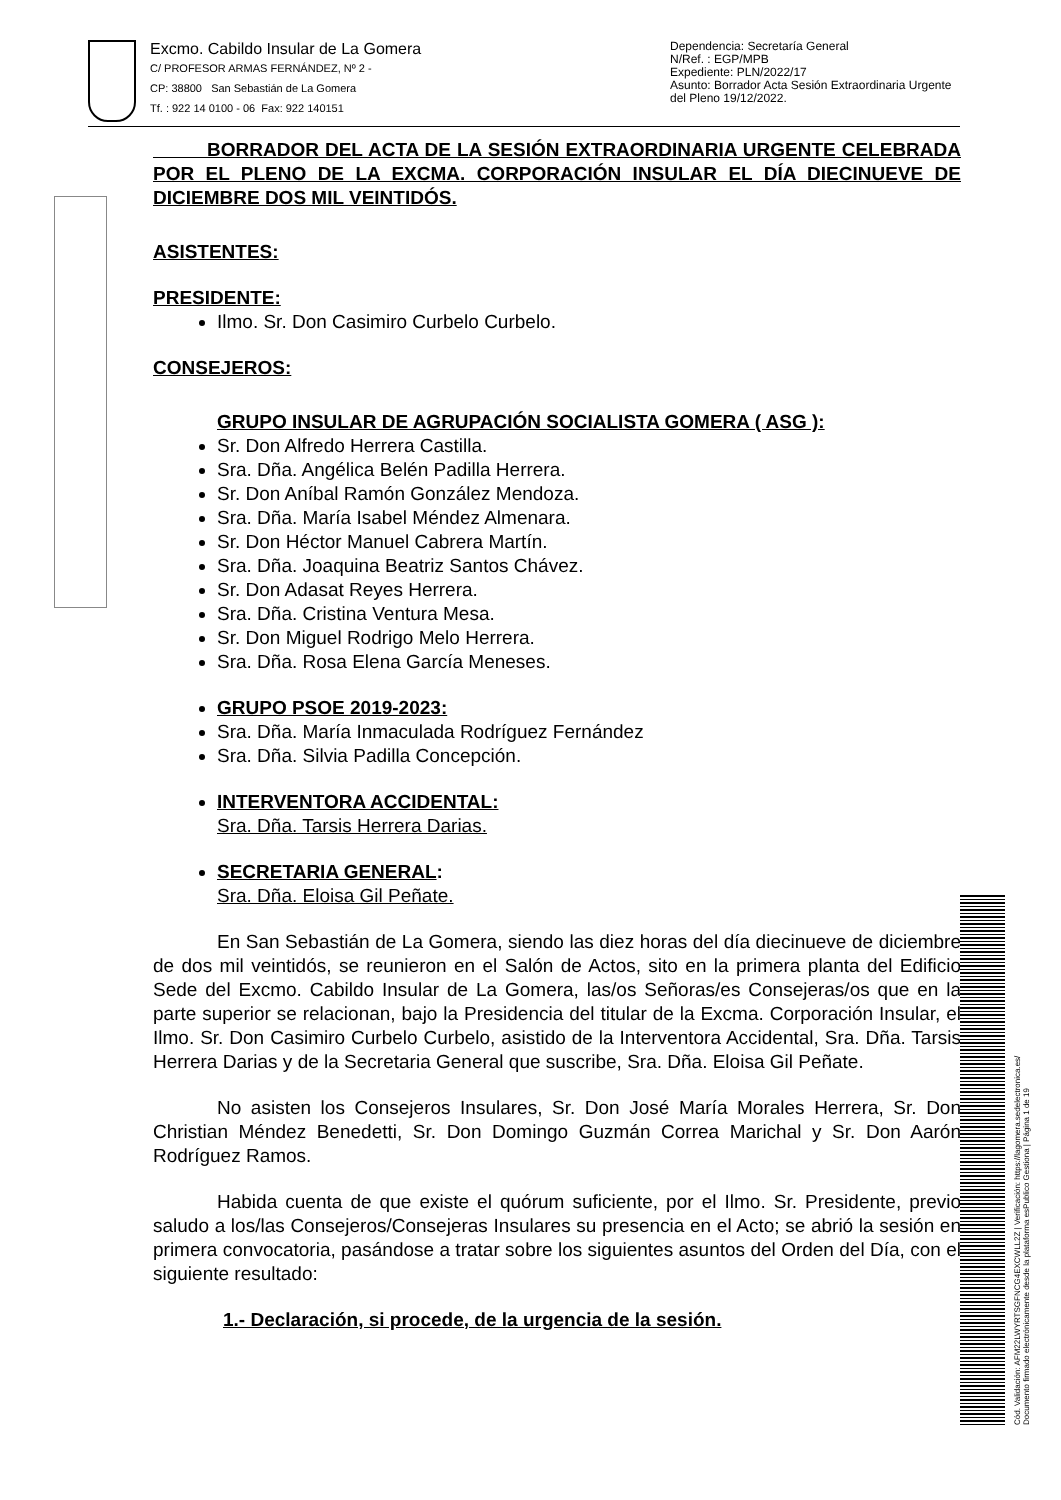Excmo. Cabildo Insular de La Gomera
C/ PROFESOR ARMAS FERNÁNDEZ, Nº 2 -
CP: 38800 San Sebastián de La Gomera
Tf. : 922 14 0100 - 06 Fax: 922 140151
Dependencia: Secretaría General
N/Ref. : EGP/MPB
Expediente: PLN/2022/17
Asunto: Borrador Acta Sesión Extraordinaria Urgente del Pleno 19/12/2022.
BORRADOR DEL ACTA DE LA SESIÓN EXTRAORDINARIA URGENTE CELEBRADA POR EL PLENO DE LA EXCMA. CORPORACIÓN INSULAR EL DÍA DIECINUEVE DE DICIEMBRE DOS MIL VEINTIDÓS.
ASISTENTES:
PRESIDENTE:
Ilmo. Sr. Don Casimiro Curbelo Curbelo.
CONSEJEROS:
GRUPO INSULAR DE AGRUPACIÓN SOCIALISTA GOMERA ( ASG ):
Sr. Don Alfredo Herrera Castilla.
Sra. Dña. Angélica Belén Padilla Herrera.
Sr. Don Aníbal Ramón González Mendoza.
Sra. Dña. María Isabel Méndez Almenara.
Sr. Don Héctor Manuel Cabrera Martín.
Sra. Dña. Joaquina Beatriz Santos Chávez.
Sr. Don Adasat Reyes Herrera.
Sra. Dña. Cristina Ventura Mesa.
Sr. Don Miguel Rodrigo Melo Herrera.
Sra. Dña. Rosa Elena García Meneses.
GRUPO PSOE 2019-2023:
Sra. Dña. María Inmaculada Rodríguez Fernández
Sra. Dña. Silvia Padilla Concepción.
INTERVENTORA ACCIDENTAL:
Sra. Dña. Tarsis Herrera Darias.
SECRETARIA GENERAL:
Sra. Dña. Eloisa Gil Peñate.
En San Sebastián de La Gomera, siendo las diez horas del día diecinueve de diciembre de dos mil veintidós, se reunieron en el Salón de Actos, sito en la primera planta del Edificio Sede del Excmo. Cabildo Insular de La Gomera, las/os Señoras/es Consejeras/os que en la parte superior se relacionan, bajo la Presidencia del titular de la Excma. Corporación Insular, el Ilmo. Sr. Don Casimiro Curbelo Curbelo, asistido de la Interventora Accidental, Sra. Dña. Tarsis Herrera Darias y de la Secretaria General que suscribe, Sra. Dña. Eloisa Gil Peñate.
No asisten los Consejeros Insulares, Sr. Don José María Morales Herrera, Sr. Don Christian Méndez Benedetti, Sr. Don Domingo Guzmán Correa Marichal y Sr. Don Aarón Rodríguez Ramos.
Habida cuenta de que existe el quórum suficiente, por el Ilmo. Sr. Presidente, previo saludo a los/las Consejeros/Consejeras Insulares su presencia en el Acto; se abrió la sesión en primera convocatoria, pasándose a tratar sobre los siguientes asuntos del Orden del Día, con el siguiente resultado:
1.- Declaración, si procede, de la urgencia de la sesión.
Cód. Validación: AFM22LWYRTSGFNCG4EXCWLL2Z | Verificación: https://lagomera.sedelectronica.es/
Documento firmado electrónicamente desde la plataforma esPublico Gestiona | Página 1 de 19